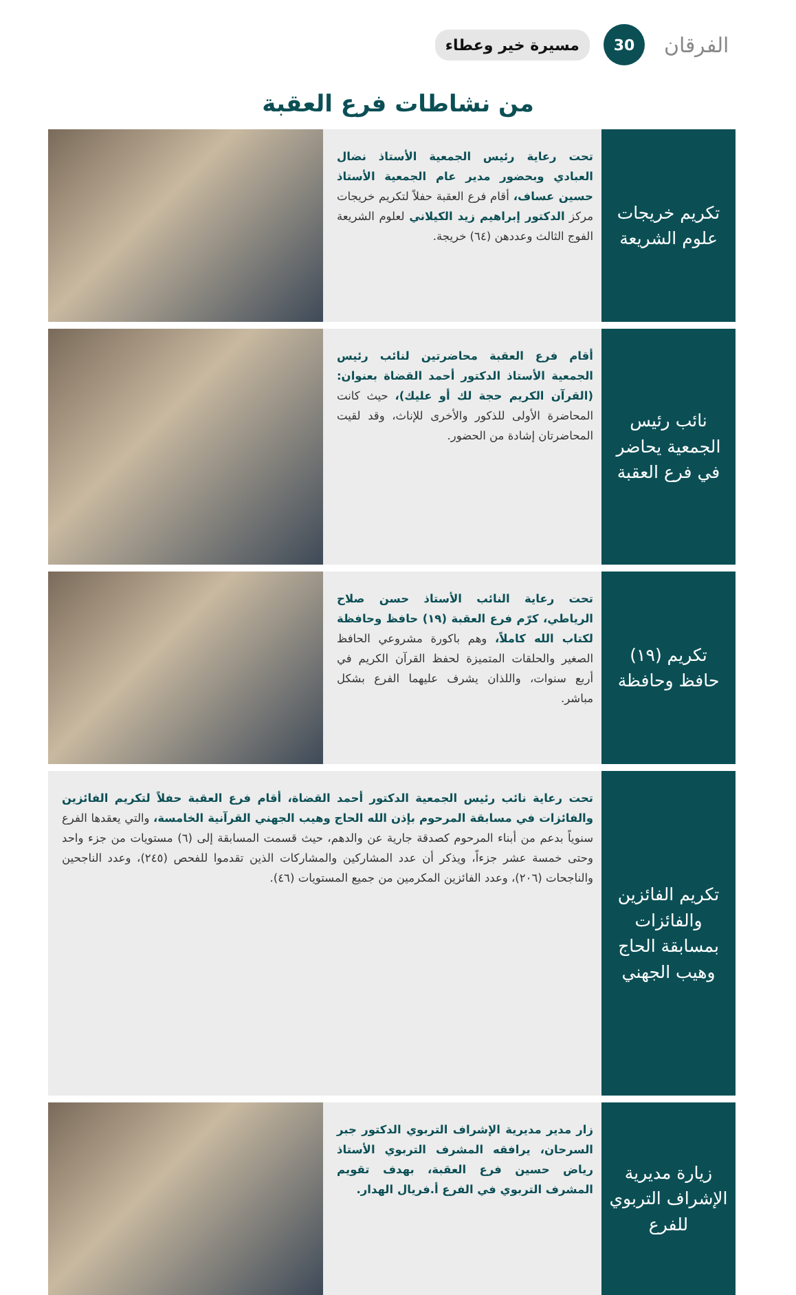الفرقان
30
مسيرة خير وعطاء
من نشاطات فرع العقبة
تكريم خريجات علوم الشريعة
تحت رعاية رئيس الجمعية الأستاذ نضال العبادي وبحضور مدير عام الجمعية الأستاذ حسين عساف، أقام فرع العقبة حفلاً لتكريم خريجات مركز الدكتور إبراهيم زيد الكيلاني لعلوم الشريعة الفوج الثالث وعددهن (٦٤) خريجة.
نائب رئيس الجمعية يحاضر في فرع العقبة
أقام فرع العقبة محاضرتين لنائب رئيس الجمعية الأستاذ الدكتور أحمد القضاة بعنوان: (القرآن الكريم حجة لك أو عليك)، حيث كانت المحاضرة الأولى للذكور والأخرى للإناث، وقد لقيت المحاضرتان إشادة من الحضور.
تكريم (١٩) حافظ وحافظة
تحت رعاية النائب الأستاذ حسن صلاح الرياطي، كرّم فرع العقبة (١٩) حافظ وحافظة لكتاب الله كاملاً، وهم باكورة مشروعي الحافظ الصغير والحلقات المتميزة لحفظ القرآن الكريم في أربع سنوات، واللذان يشرف عليهما الفرع بشكل مباشر.
تكريم الفائزين والفائزات بمسابقة الحاج وهيب الجهني
تحت رعاية نائب رئيس الجمعية الدكتور أحمد القضاة، أقام فرع العقبة حفلاً لتكريم الفائزين والفائزات في مسابقة المرحوم بإذن الله الحاج وهيب الجهني القرآنية الخامسة، والتي يعقدها الفرع سنوياً بدعم من أبناء المرحوم كصدقة جارية عن والدهم، حيث قسمت المسابقة إلى (٦) مستويات من جزء واحد وحتى خمسة عشر جزءاً، ويذكر أن عدد المشاركين والمشاركات الذين تقدموا للفحص (٢٤٥)، وعدد الناجحين والناجحات (٢٠٦)، وعدد الفائزين المكرمين من جميع المستويات (٤٦).
زيارة مديرية الإشراف التربوي للفرع
زار مدير مديرية الإشراف التربوي الدكتور جبر السرحان، يرافقه المشرف التربوي الأستاذ رياض حسين فرع العقبة، بهدف تقويم المشرف التربوي في الفرع أ.فريال الهدار.